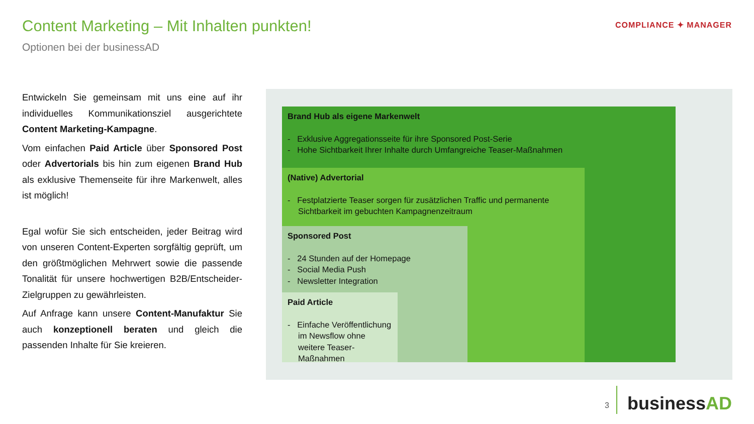Content Marketing – Mit Inhalten punkten!
Optionen bei der businessAD
COMPLIANCE ✦ MANAGER
Entwickeln Sie gemeinsam mit uns eine auf ihr individuelles Kommunikationsziel ausgerichtete Content Marketing-Kampagne.
Vom einfachen Paid Article über Sponsored Post oder Advertorials bis hin zum eigenen Brand Hub als exklusive Themenseite für ihre Markenwelt, alles ist möglich!
Egal wofür Sie sich entscheiden, jeder Beitrag wird von unseren Content-Experten sorgfältig geprüft, um den größtmöglichen Mehrwert sowie die passende Tonalität für unsere hochwertigen B2B/Entscheider-Zielgruppen zu gewährleisten.
Auf Anfrage kann unsere Content-Manufaktur Sie auch konzeptionell beraten und gleich die passenden Inhalte für Sie kreieren.
Brand Hub als eigene Markenwelt
- Exklusive Aggregationsseite für ihre Sponsored Post-Serie
- Hohe Sichtbarkeit Ihrer Inhalte durch Umfangreiche Teaser-Maßnahmen
(Native) Advertorial
- Festplatzierte Teaser sorgen für zusätzlichen Traffic und permanente Sichtbarkeit im gebuchten Kampagnenzeitraum
Sponsored Post
- 24 Stunden auf der Homepage
- Social Media Push
- Newsletter Integration
Paid Article
- Einfache Veröffentlichung im Newsflow ohne weitere Teaser-Maßnahmen
3 businessAD